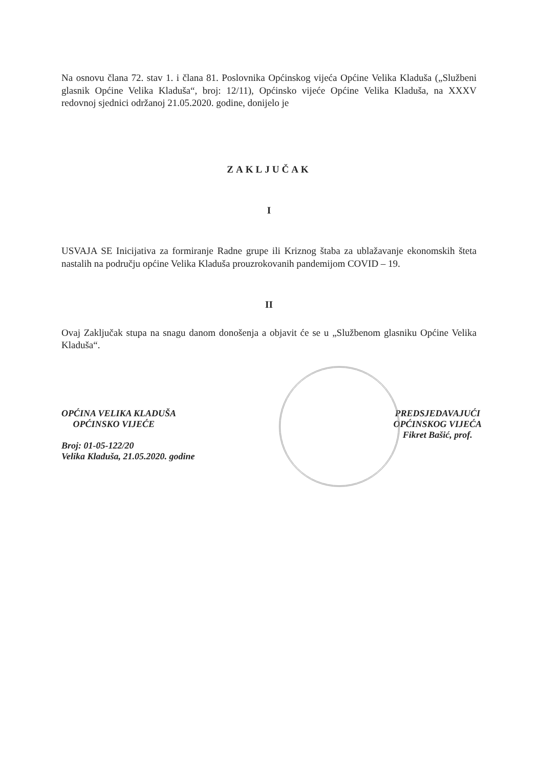Na osnovu člana 72. stav 1. i člana 81. Poslovnika Općinskog vijeća Općine Velika Kladuša („Službeni glasnik Općine Velika Kladuša“, broj: 12/11), Općinsko vijeće Općine Velika Kladuša, na XXXV redovnoj sjednici održanoj 21.05.2020. godine, donijelo je
ZAKLJUČAK
I
USVAJA SE Inicijativa za formiranje Radne grupe ili Kriznog štaba za ublažavanje ekonomskih šteta nastalih na području općine Velika Kladuša prouzrokovanih pandemijom COVID – 19.
II
Ovaj Zaključak stupa na snagu danom donošenja a objavit će se u „Službenom glasniku Općine Velika Kladuša“.
OPĆINA VELIKA KLADUŠA
OPĆINSKO VIJEĆE
Broj: 01-05-122/20
Velika Kladuša, 21.05.2020. godine
PREDSJEDAVAJUĆI
OPĆINSKOG VIJEĆA
Fikret Bašić, prof.